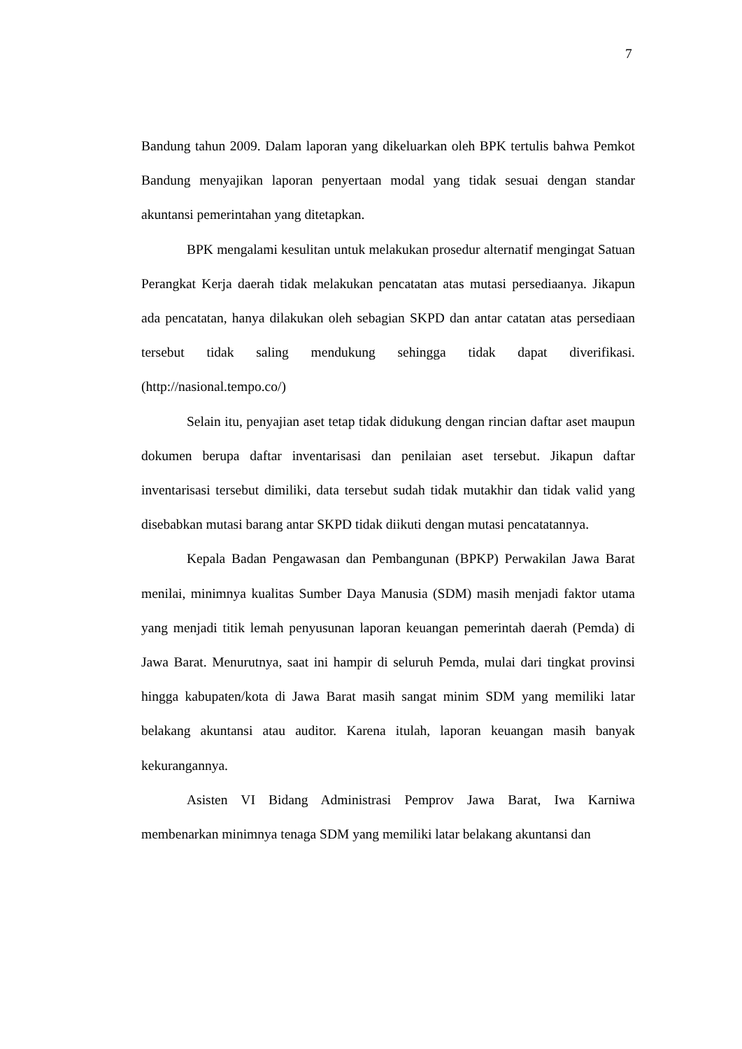7
Bandung tahun 2009. Dalam laporan yang dikeluarkan oleh BPK tertulis bahwa Pemkot Bandung menyajikan laporan penyertaan modal yang tidak sesuai dengan standar akuntansi pemerintahan yang ditetapkan.
BPK mengalami kesulitan untuk melakukan prosedur alternatif mengingat Satuan Perangkat Kerja daerah tidak melakukan pencatatan atas mutasi persediaanya. Jikapun ada pencatatan, hanya dilakukan oleh sebagian SKPD dan antar catatan atas persediaan tersebut tidak saling mendukung sehingga tidak dapat diverifikasi. (http://nasional.tempo.co/)
Selain itu, penyajian aset tetap tidak didukung dengan rincian daftar aset maupun dokumen berupa daftar inventarisasi dan penilaian aset tersebut. Jikapun daftar inventarisasi tersebut dimiliki, data tersebut sudah tidak mutakhir dan tidak valid yang disebabkan mutasi barang antar SKPD tidak diikuti dengan mutasi pencatatannya.
Kepala Badan Pengawasan dan Pembangunan (BPKP) Perwakilan Jawa Barat menilai, minimnya kualitas Sumber Daya Manusia (SDM) masih menjadi faktor utama yang menjadi titik lemah penyusunan laporan keuangan pemerintah daerah (Pemda) di Jawa Barat. Menurutnya, saat ini hampir di seluruh Pemda, mulai dari tingkat provinsi hingga kabupaten/kota di Jawa Barat masih sangat minim SDM yang memiliki latar belakang akuntansi atau auditor. Karena itulah, laporan keuangan masih banyak kekurangannya.
Asisten VI Bidang Administrasi Pemprov Jawa Barat, Iwa Karniwa membenarkan minimnya tenaga SDM yang memiliki latar belakang akuntansi dan